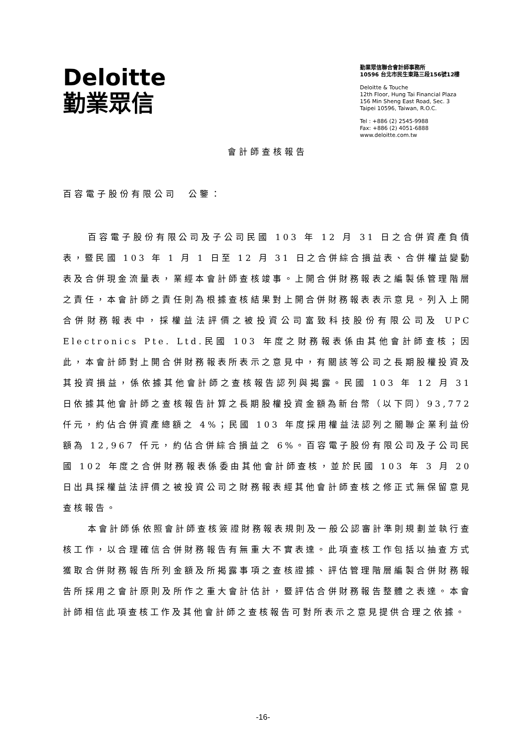Deloitte
勤業眾信
勤業眾信聯合會計師事務所
10596 台北市民生東路三段156號12樓
Deloitte & Touche
12th Floor, Hung Tai Financial Plaza
156 Min Sheng East Road, Sec. 3
Taipei 10596, Taiwan, R.O.C.
Tel : +886 (2) 2545-9988
Fax: +886 (2) 4051-6888
www.deloitte.com.tw
會計師查核報告
百容電子股份有限公司　公鑒：
百容電子股份有限公司及子公司民國 103 年 12 月 31 日之合併資產負債表，暨民國 103 年 1 月 1 日至 12 月 31 日之合併綜合損益表、合併權益變動表及合併現金流量表，業經本會計師查核竣事。上開合併財務報表之編製係管理階層之責任，本會計師之責任則為根據查核結果對上開合併財務報表表示意見。列入上開合併財務報表中，採權益法評價之被投資公司富致科技股份有限公司及 UPC Electronics Pte. Ltd.民國 103 年度之財務報表係由其他會計師查核；因此，本會計師對上開合併財務報表所表示之意見中，有關該等公司之長期股權投資及其投資損益，係依據其他會計師之查核報告認列與揭露。民國 103 年 12 月 31 日依據其他會計師之查核報告計算之長期股權投資金額為新台幣（以下同）93,772 仟元，約佔合併資產總額之 4%；民國 103 年度採用權益法認列之關聯企業利益份額為 12,967 仟元，約佔合併綜合損益之 6%。百容電子股份有限公司及子公司民國 102 年度之合併財務報表係委由其他會計師查核，並於民國 103 年 3 月 20 日出具採權益法評價之被投資公司之財務報表經其他會計師查核之修正式無保留意見查核報告。
本會計師係依照會計師查核簽證財務報表規則及一般公認審計準則規劃並執行查核工作，以合理確信合併財務報告有無重大不實表達。此項查核工作包括以抽查方式獲取合併財務報告所列金額及所揭露事項之查核證據、評估管理階層編製合併財務報告所採用之會計原則及所作之重大會計估計，暨評估合併財務報告整體之表達。本會計師相信此項查核工作及其他會計師之查核報告可對所表示之意見提供合理之依據。
-16-